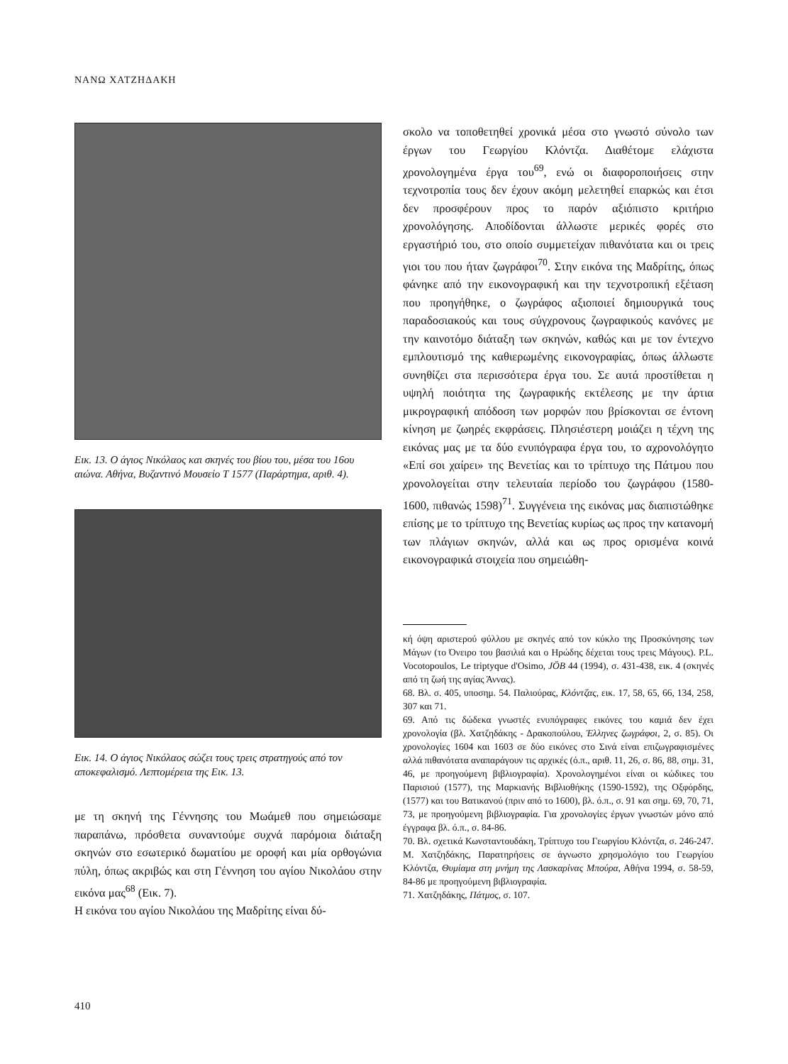ΝΑΝΩ ΧΑΤΖΗΔΑΚΗ
Εικ. 13. Ο άγιος Νικόλαος και σκηνές του βίου του, μέσα του 16ου αιώνα. Αθήνα, Βυζαντινό Μουσείο Τ 1577 (Παράρτημα, αριθ. 4).
Εικ. 14. Ο άγιος Νικόλαος σώζει τους τρεις στρατηγούς από τον αποκεφαλισμό. Λεπτομέρεια της Εικ. 13.
με τη σκηνή της Γέννησης του Μωάμεθ που σημειώσαμε παραπάνω, πρόσθετα συναντούμε συχνά παρόμοια διάταξη σκηνών στο εσωτερικό δωματίου με οροφή και μία ορθογώνια πύλη, όπως ακριβώς και στη Γέννηση του αγίου Νικολάου στην εικόνα μας<sup>68</sup> (Εικ. 7).
Η εικόνα του αγίου Νικολάου της Μαδρίτης είναι δύ-
σκολο να τοποθετηθεί χρονικά μέσα στο γνωστό σύνολο των έργων του Γεωργίου Κλόντζα. Διαθέτομε ελάχιστα χρονολογημένα έργα του<sup>69</sup>, ενώ οι διαφοροποιήσεις στην τεχνοτροπία τους δεν έχουν ακόμη μελετηθεί επαρκώς και έτσι δεν προσφέρουν προς το παρόν αξιόπιστο κριτήριο χρονολόγησης. Αποδίδονται άλλωστε μερικές φορές στο εργαστήριό του, στο οποίο συμμετείχαν πιθανότατα και οι τρεις γιοι του που ήταν ζωγράφοι<sup>70</sup>. Στην εικόνα της Μαδρίτης, όπως φάνηκε από την εικονογραφική και την τεχνοτροπική εξέταση που προηγήθηκε, ο ζωγράφος αξιοποιεί δημιουργικά τους παραδοσιακούς και τους σύγχρονους ζωγραφικούς κανόνες με την καινοτόμο διάταξη των σκηνών, καθώς και με τον έντεχνο εμπλουτισμό της καθιερωμένης εικονογραφίας, όπως άλλωστε συνηθίζει στα περισσότερα έργα του. Σε αυτά προστίθεται η υψηλή ποιότητα της ζωγραφικής εκτέλεσης με την άρτια μικρογραφική απόδοση των μορφών που βρίσκονται σε έντονη κίνηση με ζωηρές εκφράσεις. Πλησιέστερη μοιάζει η τέχνη της εικόνας μας με τα δύο ενυπόγραφα έργα του, το αχρονολόγητο «Επί σοι χαίρει» της Βενετίας και το τρίπτυχο της Πάτμου που χρονολογείται στην τελευταία περίοδο του ζωγράφου (1580-1600, πιθανώς 1598)<sup>71</sup>. Συγγένεια της εικόνας μας διαπιστώθηκε επίσης με το τρίπτυχο της Βενετίας κυρίως ως προς την κατανομή των πλάγιων σκηνών, αλλά και ως προς ορισμένα κοινά εικονογραφικά στοιχεία που σημειώθη-
κή όψη αριστερού φύλλου με σκηνές από τον κύκλο της Προσκύνησης των Μάγων (το Όνειρο του βασιλιά και ο Ηρώδης δέχεται τους τρεις Μάγους). P.L. Vocotopoulos, Le triptyque d'Osimo, JÖB 44 (1994), σ. 431-438, εικ. 4 (σκηνές από τη ζωή της αγίας Άννας).
68. Βλ. σ. 405, υποσημ. 54. Παλιούρας, Κλόντζας, εικ. 17, 58, 65, 66, 134, 258, 307 και 71.
69. Από τις δώδεκα γνωστές ενυπόγραφες εικόνες του καμιά δεν έχει χρονολογία (βλ. Χατζηδάκης - Δρακοπούλου, Έλληνες ζωγράφοι, 2, σ. 85). Οι χρονολογίες 1604 και 1603 σε δύο εικόνες στο Σινά είναι επιζωγραφισμένες αλλά πιθανότατα αναπαράγουν τις αρχικές (ό.π., αριθ. 11, 26, σ. 86, 88, σημ. 31, 46, με προηγούμενη βιβλιογραφία). Χρονολογημένοι είναι οι κώδικες του Παρισιού (1577), της Μαρκιανής Βιβλιοθήκης (1590-1592), της Οξφόρδης, (1577) και του Βατικανού (πριν από το 1600), βλ. ό.π., σ. 91 και σημ. 69, 70, 71, 73, με προηγούμενη βιβλιογραφία. Για χρονολογίες έργων γνωστών μόνο από έγγραφα βλ. ό.π., σ. 84-86.
70. Βλ. σχετικά Κωνσταντουδάκη, Τρίπτυχο του Γεωργίου Κλόντζα, σ. 246-247. Μ. Χατζηδάκης, Παρατηρήσεις σε άγνωστο χρησμολόγιο του Γεωργίου Κλόντζα, Θυμίαμα στη μνήμη της Λασκαρίνας Μπούρα, Αθήνα 1994, σ. 58-59, 84-86 με προηγούμενη βιβλιογραφία.
71. Χατζηδάκης, Πάτμος, σ. 107.
410